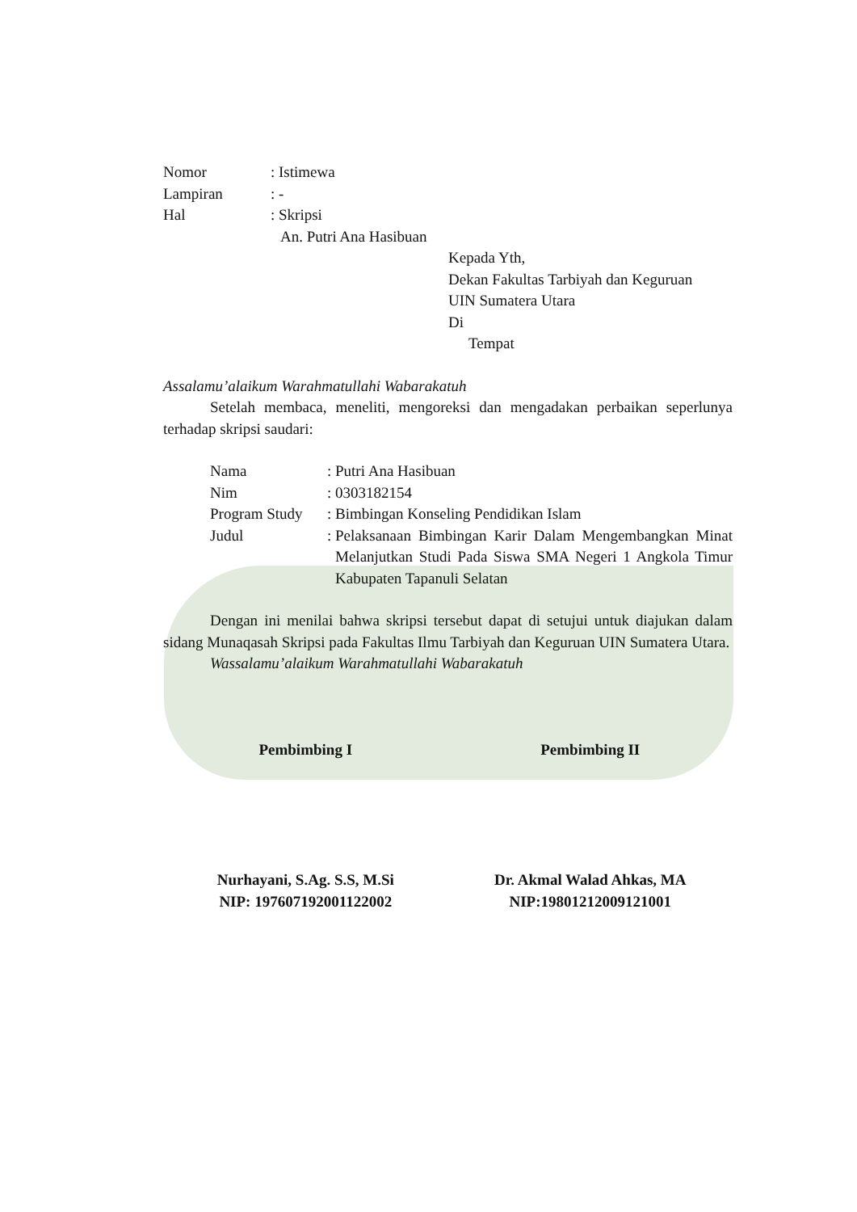Nomor: Istimewa
Lampiran: -
Hal: Skripsi
An. Putri Ana Hasibuan
Kepada Yth,
Dekan Fakultas Tarbiyah dan Keguruan
UIN Sumatera Utara
Di
Tempat
Assalamu’alaikum Warahmatullahi Wabarakatuh
Setelah membaca, meneliti, mengoreksi dan mengadakan perbaikan seperlunya terhadap skripsi saudari:
Nama: Putri Ana Hasibuan
Nim: 0303182154
Program Study: Bimbingan Konseling Pendidikan Islam
Judul: Pelaksanaan Bimbingan Karir Dalam Mengembangkan Minat Melanjutkan Studi Pada Siswa SMA Negeri 1 Angkola Timur Kabupaten Tapanuli Selatan
Dengan ini menilai bahwa skripsi tersebut dapat di setujui untuk diajukan dalam sidang Munaqasah Skripsi pada Fakultas Ilmu Tarbiyah dan Keguruan UIN Sumatera Utara.
Wassalamu’alaikum Warahmatullahi Wabarakatuh
Pembimbing I Pembimbing II
Nurhayani, S.Ag. S.S, M.Si
NIP: 197607192001122002
Dr. Akmal Walad Ahkas, MA
NIP:19801212009121001